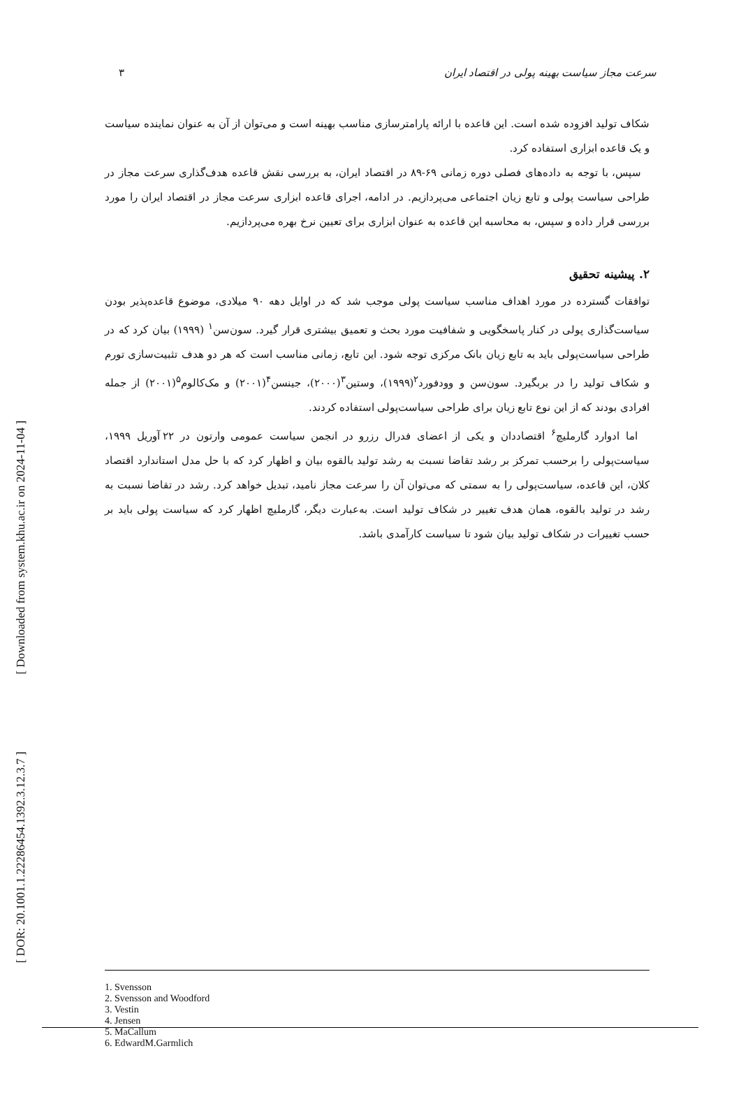سرعت مجاز سیاست بهینه پولی در اقتصاد ایران ۳
شکاف تولید افزوده شده است. این قاعده با ارائه پارامترسازی مناسب بهینه است و می‌توان از آن به عنوان نماینده سیاست و یک قاعده ابزاری استفاده کرد.
سپس، با توجه به داده‌های فصلی دوره زمانی ۶۹-۸۹ در اقتصاد ایران، به بررسی نقش قاعده هدف‌گذاری سرعت مجاز در طراحی سیاست پولی و تابع زیان اجتماعی می‌پردازیم. در ادامه، اجرای قاعده ابزاری سرعت مجاز در اقتصاد ایران را مورد بررسی قرار داده و سپس، به محاسبه این قاعده به عنوان ابزاری برای تعیین نرخ بهره می‌پردازیم.
۲. پیشینه تحقیق
توافقات گسترده در مورد اهداف مناسب سیاست پولی موجب شد که در اوایل دهه ۹۰ میلادی، موضوع قاعده‌پذیر بودن سیاست‌گذاری پولی در کنار پاسخگویی و شفافیت مورد بحث و تعمیق بیشتری قرار گیرد. سون‌سن<sup>۱</sup> (۱۹۹۹) بیان کرد که در طراحی سیاست‌پولی باید به تابع زیان بانک مرکزی توجه شود. این تابع، زمانی مناسب است که هر دو هدف تثبیت‌سازی تورم و شکاف تولید را در بربگیرد. سون‌سن و وودفورد<sup>۲</sup>(۱۹۹۹)، وستین<sup>۳</sup>(۲۰۰۰)، جینسن<sup>۴</sup>(۲۰۰۱) و مک‌کالوم<sup>۵</sup>(۲۰۰۱) از جمله افرادی بودند که از این نوع تابع زیان برای طراحی سیاست‌پولی استفاده کردند.
اما ادوارد گارملیچ<sup>۶</sup> اقتصاددان و یکی از اعضای فدرال رزرو در انجمن سیاست عمومی وارتون در ۲۲ آوریل ۱۹۹۹، سیاست‌پولی را برحسب تمرکز بر رشد تقاضا نسبت به رشد تولید بالقوه بیان و اظهار کرد که با حل مدل استاندارد اقتصاد کلان، این قاعده، سیاست‌پولی را به سمتی که می‌توان آن را سرعت مجاز نامید، تبدیل خواهد کرد. رشد در تقاضا نسبت به رشد در تولید بالقوه، همان هدف تغییر در شکاف تولید است. به‌عبارت دیگر، گارملیچ اظهار کرد که سیاست پولی باید بر حسب تغییرات در شکاف تولید بیان شود تا سیاست کارآمدی باشد.
1. Svensson
2. Svensson and Woodford
3. Vestin
4. Jensen
5. MaCallum
6. EdwardM.Garmlich
[ DOR: 20.1001.1.22286454.1392.3.12.3.7 ] [ Downloaded from system.khu.ac.ir on 2024-11-04 ]